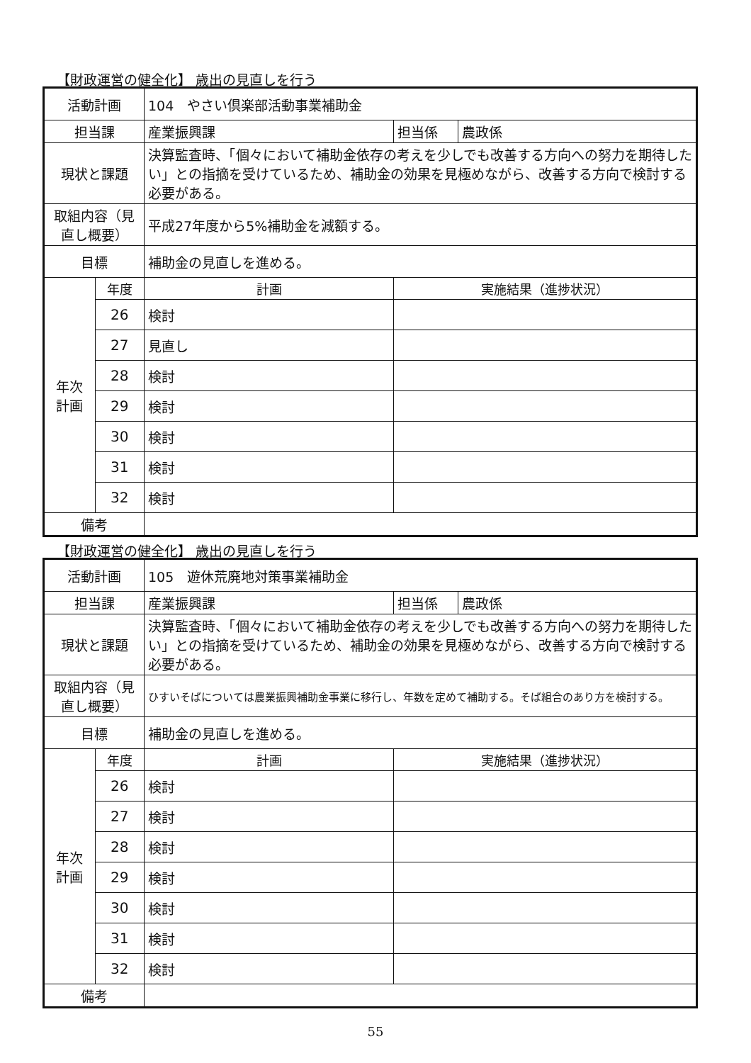【財政運営の健全化】 歳出の見直しを行う
| 活動計画 | | 104 やさい倶楽部活動事業補助金 | | |
| 担当課 | | 産業振興課 | 担当係 | 農政係 |
| 現状と課題 | | 決算監査時、「個々において補助金依存の考えを少しでも改善する方向への努力を期待したい」との指摘を受けているため、補助金の効果を見極めながら、改善する方向で検討する必要がある。 | | |
| 取組内容（見直し概要） | | 平成27年度から5%補助金を減額する。 | | |
| 目標 | | 補助金の見直しを進める。 | | |
| 年次 計画 | 年度 | 計画 | 実施結果（進捗状況） | |
| | 26 | 検討 | | |
| | 27 | 見直し | | |
| | 28 | 検討 | | |
| | 29 | 検討 | | |
| | 30 | 検討 | | |
| | 31 | 検討 | | |
| | 32 | 検討 | | |
| 備考 | | | | |
【財政運営の健全化】 歳出の見直しを行う
| 活動計画 | | 105 遊休荒廃地対策事業補助金 | | |
| 担当課 | | 産業振興課 | 担当係 | 農政係 |
| 現状と課題 | | 決算監査時、「個々において補助金依存の考えを少しでも改善する方向への努力を期待したい」との指摘を受けているため、補助金の効果を見極めながら、改善する方向で検討する必要がある。 | | |
| 取組内容（見直し概要） | | ひすいそばについては農業振興補助金事業に移行し、年数を定めて補助する。そば組合のあり方を検討する。 | | |
| 目標 | | 補助金の見直しを進める。 | | |
| 年次 計画 | 年度 | 計画 | 実施結果（進捗状況） | |
| | 26 | 検討 | | |
| | 27 | 検討 | | |
| | 28 | 検討 | | |
| | 29 | 検討 | | |
| | 30 | 検討 | | |
| | 31 | 検討 | | |
| | 32 | 検討 | | |
| 備考 | | | | |
55